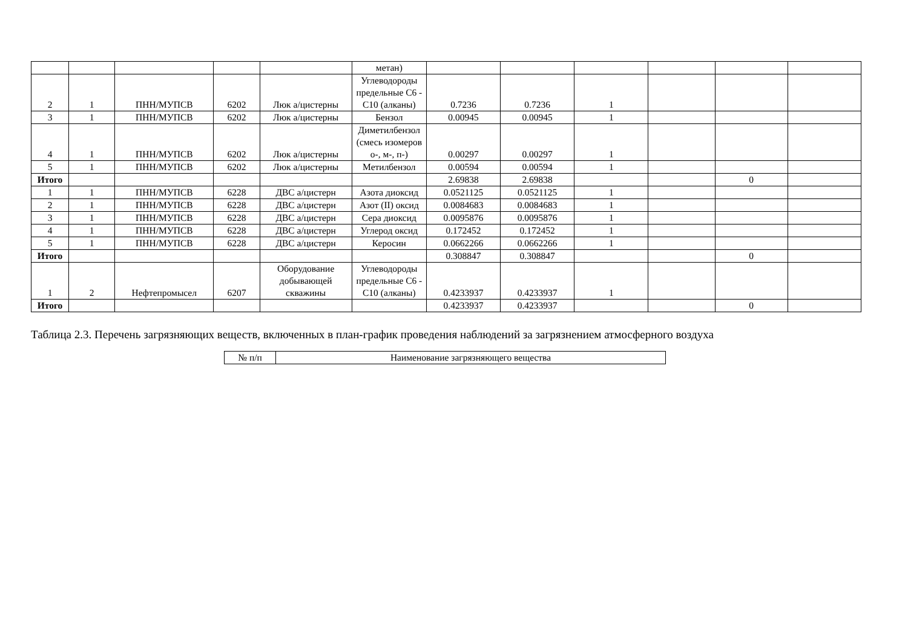| | | | | | метан) | | | | | | |
| 2 | 1 | ПНН/МУПСВ | 6202 | Люк а/цистерны | Углеводороды предельные С6 - С10 (алканы) | 0.7236 | 0.7236 | 1 | | | |
| 3 | 1 | ПНН/МУПСВ | 6202 | Люк а/цистерны | Бензол | 0.00945 | 0.00945 | 1 | | | |
| 4 | 1 | ПНН/МУПСВ | 6202 | Люк а/цистерны | Диметилбензол (смесь изомеров о-, м-, п-) | 0.00297 | 0.00297 | 1 | | | |
| 5 | 1 | ПНН/МУПСВ | 6202 | Люк а/цистерны | Метилбензол | 0.00594 | 0.00594 | 1 | | | |
| Итого | | | | | | 2.69838 | 2.69838 | | | 0 | |
| 1 | 1 | ПНН/МУПСВ | 6228 | ДВС а/цистерн | Азота диоксид | 0.0521125 | 0.0521125 | 1 | | | |
| 2 | 1 | ПНН/МУПСВ | 6228 | ДВС а/цистерн | Азот (II) оксид | 0.0084683 | 0.0084683 | 1 | | | |
| 3 | 1 | ПНН/МУПСВ | 6228 | ДВС а/цистерн | Сера диоксид | 0.0095876 | 0.0095876 | 1 | | | |
| 4 | 1 | ПНН/МУПСВ | 6228 | ДВС а/цистерн | Углерод оксид | 0.172452 | 0.172452 | 1 | | | |
| 5 | 1 | ПНН/МУПСВ | 6228 | ДВС а/цистерн | Керосин | 0.0662266 | 0.0662266 | 1 | | | |
| Итого | | | | | | 0.308847 | 0.308847 | | | 0 | |
| 1 | 2 | Нефтепромысел | 6207 | Оборудование добывающей скважины | Углеводороды предельные С6 - С10 (алканы) | 0.4233937 | 0.4233937 | 1 | | | |
| Итого | | | | | | 0.4233937 | 0.4233937 | | | 0 | |
Таблица 2.3. Перечень загрязняющих веществ, включенных в план-график проведения наблюдений за загрязнением атмосферного воздуха
| № п/п | Наименование загрязняющего вещества |